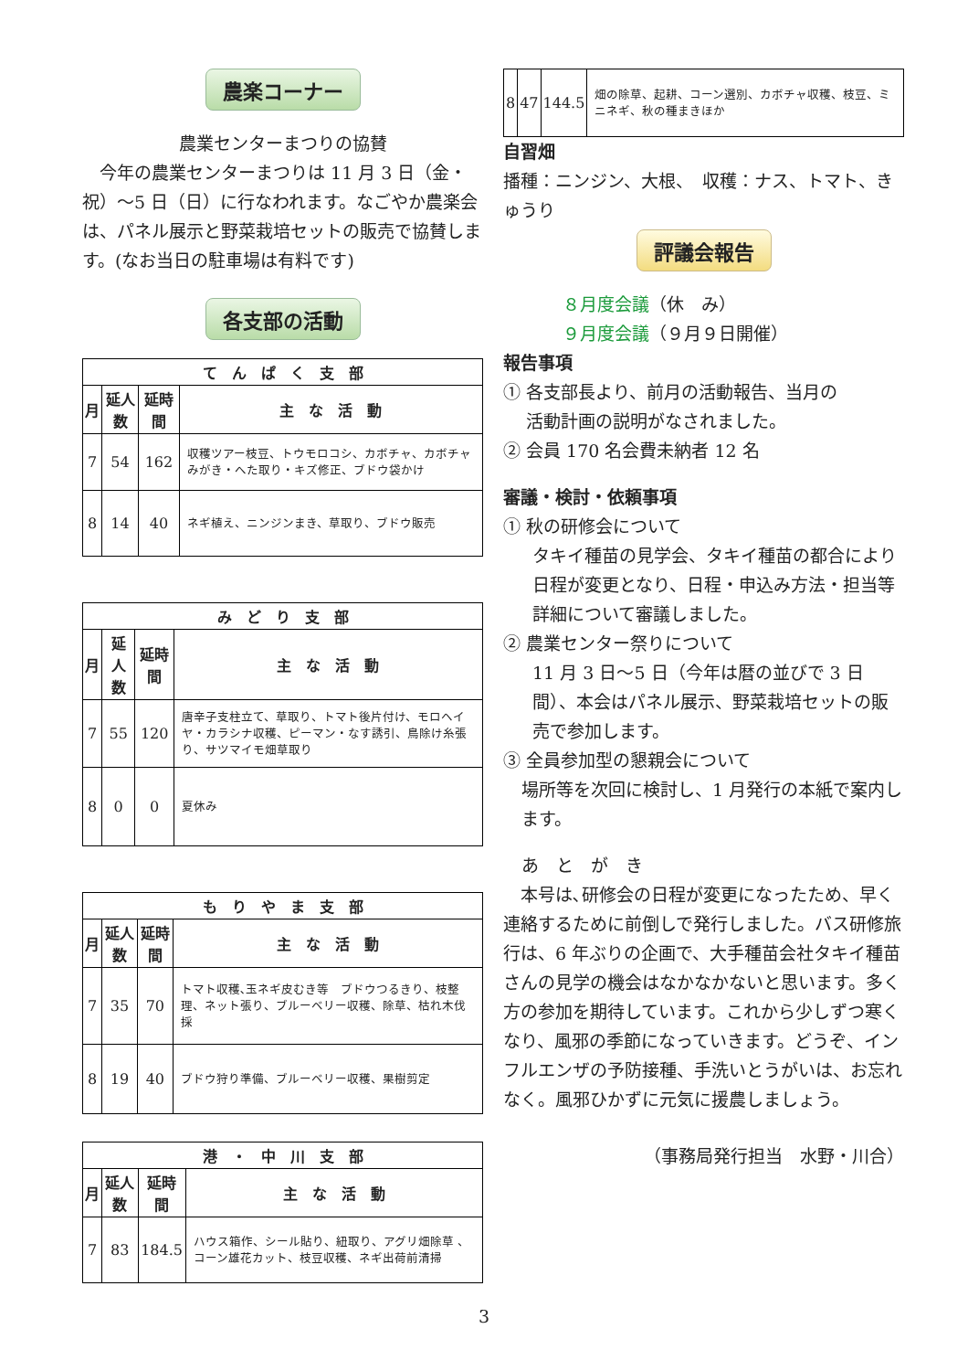農楽コーナー
農業センターまつりの協賛
　今年の農業センターまつりは 11 月 3 日（金・祝）～5 日（日）に行なわれます。なごやか農楽会は、パネル展示と野菜栽培セットの販売で協賛します。(なお当日の駐車場は有料です)
各支部の活動
| て ん ぱ く 支 部 | | | |
| --- | --- | --- | --- |
| 月 | 延人数 | 延時間 | 主 な 活 動 |
| 7 | 54 | 162 | 収穫ツアー枝豆、トウモロコシ、カボチャ、カボチャみがき・へた取り・キズ修正、ブドウ袋かけ |
| 8 | 14 | 40 | ネギ植え、ニンジンまき、草取り、ブドウ販売 |
| み ど り 支 部 | | | |
| --- | --- | --- | --- |
| 月 | 延人数 | 延時間 | 主 な 活 動 |
| 7 | 55 | 120 | 唐辛子支柱立て、草取り、トマト後片付け、モロヘイヤ・カラシナ収穫、ピーマン・なす誘引、鳥除け糸張り、サツマイモ畑草取り |
| 8 | 0 | 0 | 夏休み |
| も り や ま 支 部 | | | |
| --- | --- | --- | --- |
| 月 | 延人数 | 延時間 | 主 な 活 動 |
| 7 | 35 | 70 | トマト収穫､玉ネギ皮むき等 ブドウつるきり、枝整理、ネット張り、ブルーベリー収穫、除草、枯れ木伐採 |
| 8 | 19 | 40 | ブドウ狩り準備、ブルーベリー収穫、果樹剪定 |
| 港 ・ 中 川 支 部 | | | |
| --- | --- | --- | --- |
| 月 | 延人数 | 延時間 | 主 な 活 動 |
| 7 | 83 | 184.5 | ハウス箱作、シール貼り、紐取り、アグリ畑除草 、コーン雄花カット、枝豆収穫、ネギ出荷前清掃 |
| 8 | 47 | 144.5 | 畑の除草、起耕、コーン選別、カボチャ収穫、枝豆、ミニネギ、秋の種まきほか |
自習畑
播種：ニンジン、大根、　収穫：ナス、トマト、きゅうり
評議会報告
８月度会議（休　み）
９月度会議（９月９日開催）
報告事項
① 各支部長より、前月の活動報告、当月の
　 活動計画の説明がなされました。
② 会員 170 名会費未納者 12 名
審議・検討・依頼事項
① 秋の研修会について
タキイ種苗の見学会、タキイ種苗の都合により日程が変更となり、日程・申込み方法・担当等詳細について審議しました。
② 農業センター祭りについて
11 月 3 日～5 日（今年は暦の並びで 3 日間）、本会はパネル展示、野菜栽培セットの販売で参加します。
③ 全員参加型の懇親会について
場所等を次回に検討し、1 月発行の本紙で案内します。
あ　と　が　き
　本号は､研修会の日程が変更になったため、早く連絡するために前倒しで発行しました。バス研修旅行は、6 年ぶりの企画で、大手種苗会社タキイ種苗さんの見学の機会はなかなかないと思います。多く方の参加を期待しています。これから少しずつ寒くなり、風邪の季節になっていきます。どうぞ、インフルエンザの予防接種、手洗いとうがいは、お忘れなく。風邪ひかずに元気に援農しましょう。
（事務局発行担当　水野・川合）
3